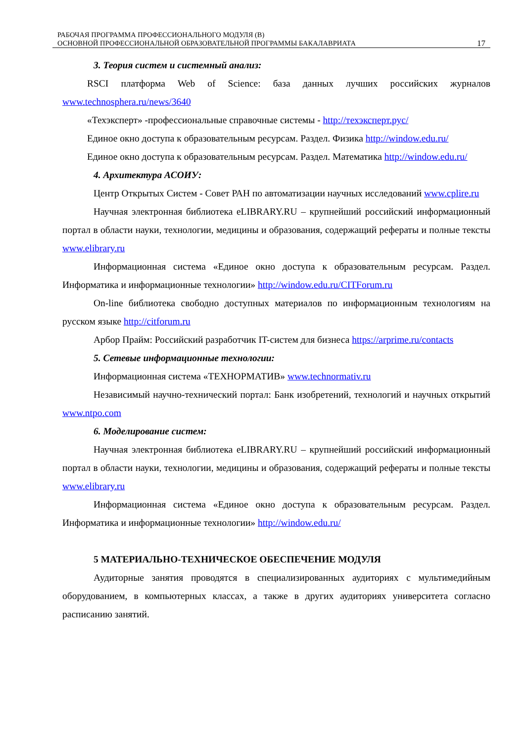РАБОЧАЯ ПРОГРАММА ПРОФЕССИОНАЛЬНОГО МОДУЛЯ (В)
ОСНОВНОЙ ПРОФЕССИОНАЛЬНОЙ ОБРАЗОВАТЕЛЬНОЙ ПРОГРАММЫ БАКАЛАВРИАТА
17
3. Теория систем и системный анализ:
RSCI платформа Web of Science: база данных лучших российских журналов www.technosphera.ru/news/3640
«Техэксперт» -профессиональные справочные системы - http://техэксперт.рус/
Единое окно доступа к образовательным ресурсам. Раздел. Физика http://window.edu.ru/
Единое окно доступа к образовательным ресурсам. Раздел. Математика http://window.edu.ru/
4. Архитектура АСОИУ:
Центр Открытых Систем - Совет РАН по автоматизации научных исследований www.cplire.ru
Научная электронная библиотека eLIBRARY.RU – крупнейший российский информационный портал в области науки, технологии, медицины и образования, содержащий рефераты и полные тексты www.elibrary.ru
Информационная система «Единое окно доступа к образовательным ресурсам. Раздел. Информатика и информационные технологии» http://window.edu.ru/CITForum.ru
On-line библиотека свободно доступных материалов по информационным технологиям на русском языке http://citforum.ru
Арбор Прайм: Российский разработчик IT-систем для бизнеса https://arprime.ru/contacts
5. Сетевые информационные технологии:
Информационная система «ТЕХНОРМАТИВ» www.technormativ.ru
Независимый научно-технический портал: Банк изобретений, технологий и научных открытий www.ntpo.com
6. Моделирование систем:
Научная электронная библиотека eLIBRARY.RU – крупнейший российский информационный портал в области науки, технологии, медицины и образования, содержащий рефераты и полные тексты www.elibrary.ru
Информационная система «Единое окно доступа к образовательным ресурсам. Раздел. Информатика и информационные технологии» http://window.edu.ru/
5 МАТЕРИАЛЬНО-ТЕХНИЧЕСКОЕ ОБЕСПЕЧЕНИЕ МОДУЛЯ
Аудиторные занятия проводятся в специализированных аудиториях с мультимедийным оборудованием, в компьютерных классах, а также в других аудиториях университета согласно расписанию занятий.